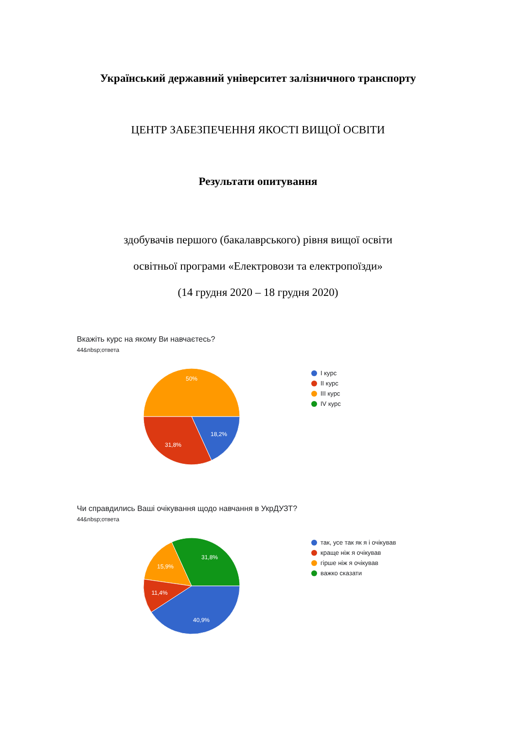Український державний університет залізничного транспорту
ЦЕНТР ЗАБЕЗПЕЧЕННЯ ЯКОСТІ ВИЩОЇ ОСВІТИ
Результати опитування
здобувачів першого (бакалаврського) рівня вищої освіти
освітньої програми «Електровози та електропоїзди»
(14 грудня 2020 – 18 грудня 2020)
Вкажіть курс на якому Ви навчаєтесь?
44&nbsp;ответа
50%
18,2%
31,8%
I курс
II курс
III курс
IV курс
Чи справдились Ваші очікування щодо навчання в УкрДУЗТ?
44&nbsp;ответа
31,8%
15,9%
11,4%
40,9%
так, усе так як я і очікував
краще ніж я очікував
гірше ніж я очікував
важко сказати